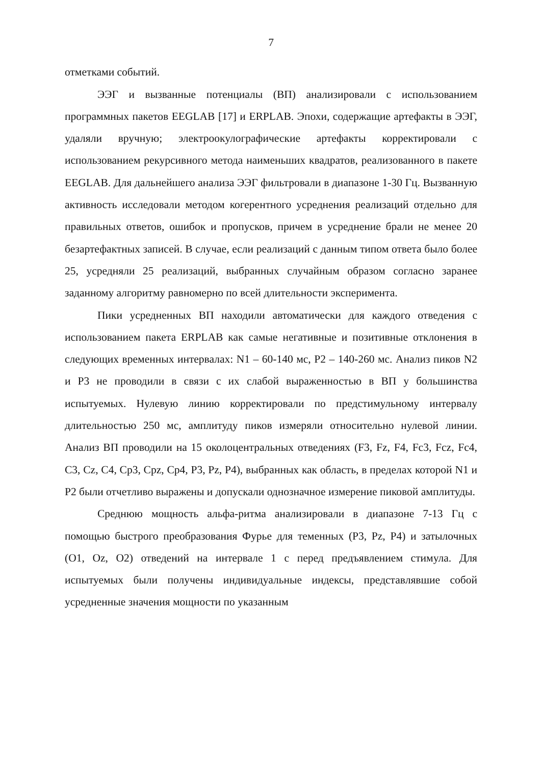7
отметками событий.
ЭЭГ и вызванные потенциалы (ВП) анализировали с использованием программных пакетов EEGLAB [17] и ERPLAB. Эпохи, содержащие артефакты в ЭЭГ, удаляли вручную; электроокулографические артефакты корректировали с использованием рекурсивного метода наименьших квадратов, реализованного в пакете EEGLAB. Для дальнейшего анализа ЭЭГ фильтровали в диапазоне 1-30 Гц. Вызванную активность исследовали методом когерентного усреднения реализаций отдельно для правильных ответов, ошибок и пропусков, причем в усреднение брали не менее 20 безартефактных записей. В случае, если реализаций с данным типом ответа было более 25, усредняли 25 реализаций, выбранных случайным образом согласно заранее заданному алгоритму равномерно по всей длительности эксперимента.
Пики усредненных ВП находили автоматически для каждого отведения с использованием пакета ERPLAB как самые негативные и позитивные отклонения в следующих временных интервалах: N1 – 60-140 мс, P2 – 140-260 мс. Анализ пиков N2 и P3 не проводили в связи с их слабой выраженностью в ВП у большинства испытуемых. Нулевую линию корректировали по предстимульному интервалу длительностью 250 мс, амплитуду пиков измеряли относительно нулевой линии. Анализ ВП проводили на 15 околоцентральных отведениях (F3, Fz, F4, Fc3, Fcz, Fc4, C3, Cz, C4, Cp3, Cpz, Cp4, P3, Pz, P4), выбранных как область, в пределах которой N1 и P2 были отчетливо выражены и допускали однозначное измерение пиковой амплитуды.
Среднюю мощность альфа-ритма анализировали в диапазоне 7-13 Гц с помощью быстрого преобразования Фурье для теменных (P3, Pz, P4) и затылочных (O1, Oz, O2) отведений на интервале 1 с перед предъявлением стимула. Для испытуемых были получены индивидуальные индексы, представлявшие собой усредненные значения мощности по указанным